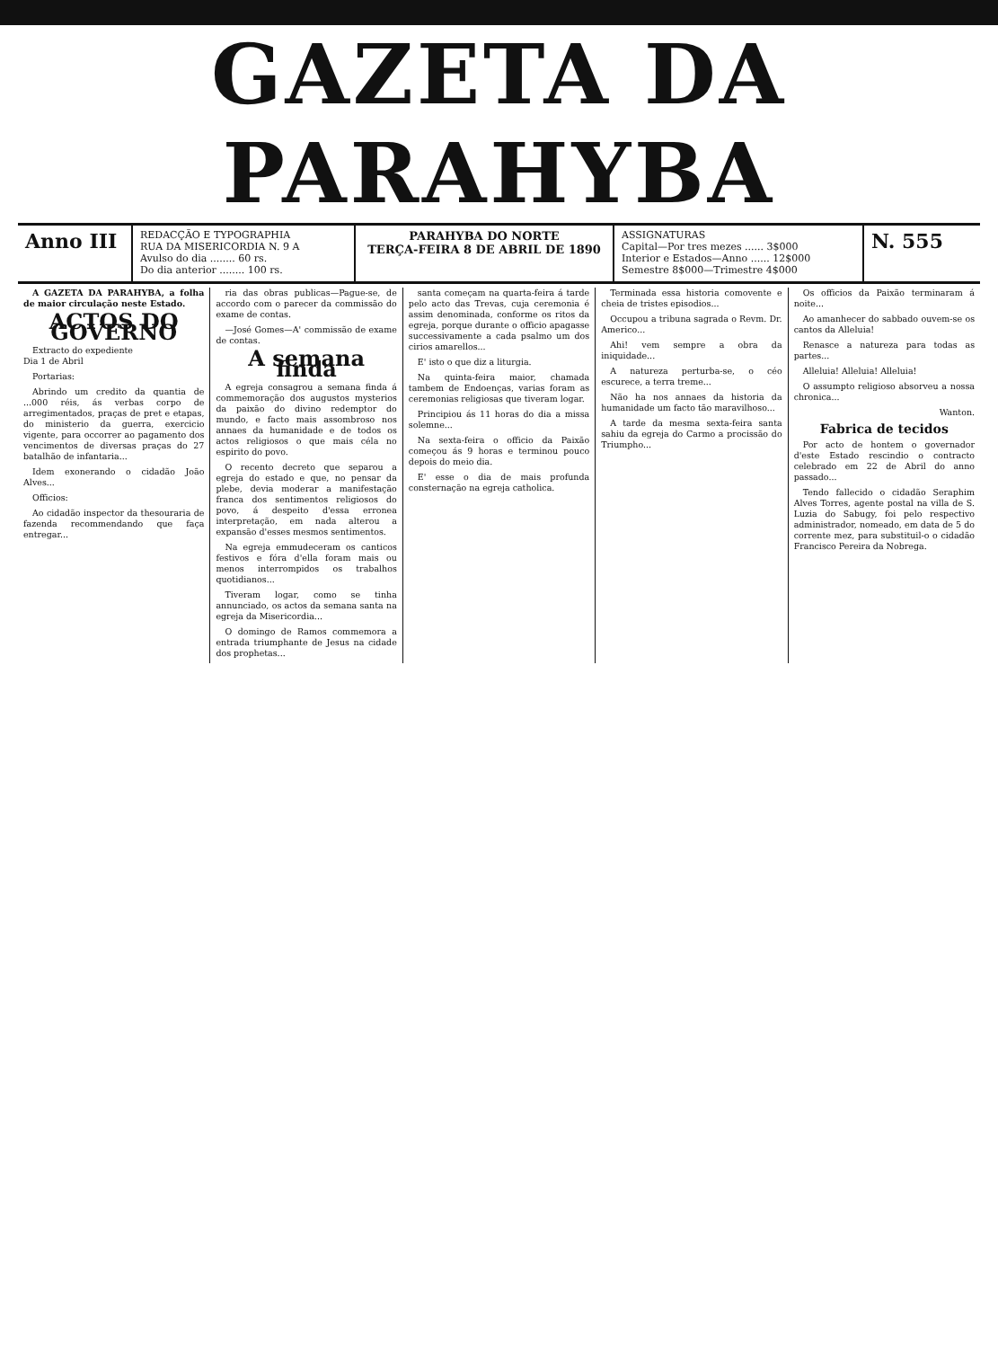GAZETA DA PARAHYBA
Anno III
REDACÇÃO E TYPOGRAPHIA
RUA DA MISERICORDIA N. 9 A
Avulso do dia ........ 60 rs.
Do dia anterior ........ 100 rs.
PARAHYBA DO NORTE
TERÇA-FEIRA 8 DE ABRIL DE 1890
ASSIGNATURAS
Capital—Por tres mezes ...... 3$000
Interior e Estados—Anno ...... 12$000
Semestre 8$000—Trimestre 4$000
N. 555
A GAZETA DA PARAHYBA, a folha de maior circulação neste Estado.
ACTOS DO GOVERNO
Extracto do expediente
Dia 1 de Abril
Portarias:
Abrindo um credito da quantia de ...000 réis, ás verbas corpo de arregimentados, praças de pret e etapas, do ministerio da guerra, exercicio vigente, para occorrer ao pagamento dos vencimentos de diversas praças do 27 batalhão de infantaria...
Idem exonerando o cidadão João Alves...
Officios:
Ao cidadão inspector da thesouraria de fazenda recommendando que faça entregar...
ria das obras publicas—Pague-se, de accordo com o parecer da commissão do exame de contas.
—José Gomes—A' commissão de exame de contas.
A semana finda
A egreja consagrou a semana finda á commemoração dos augustos mysterios da paixão do divino redemptor do mundo, e facto mais assombroso nos annaes da humanidade e de todos os actos religiosos o que mais céla no espirito do povo.
O recento decreto que separou a egreja do estado e que, no pensar da plebe, devia moderar a manifestação franca dos sentimentos religiosos do povo, á despeito d'essa erronea interpretação, em nada alterou a expansão d'esses mesmos sentimentos.
Na egreja emmudeceram os canticos festivos e fóra d'ella foram mais ou menos interrompidos os trabalhos quotidianos...
Tiveram logar, como se tinha annunciado, os actos da semana santa na egreja da Misericordia...
O domingo de Ramos commemora a entrada triumphante de Jesus na cidade dos prophetas...
santa começam na quarta-feira á tarde pelo acto das Trevas, cuja ceremonia é assim denominada, conforme os ritos da egreja, porque durante o officio apagasse successivamente a cada psalmo um dos cirios amarellos...
E' isto o que diz a liturgia.
Na quinta-feira maior, chamada tambem de Endoenças, varias foram as ceremonias religiosas que tiveram logar.
Principiou ás 11 horas do dia a missa solemne...
Na sexta-feira o officio da Paixão começou ás 9 horas e terminou pouco depois do meio dia.
E' esse o dia de mais profunda consternação na egreja catholica.
Terminada essa historia comovente e cheia de tristes episodios...
Occupou a tribuna sagrada o Revm. Dr. Americo...
Ahi! vem sempre a obra da iniquidade...
A natureza perturba-se, o céo escurece, a terra treme...
Não ha nos annaes da historia da humanidade um facto tão maravilhoso...
A tarde da mesma sexta-feira santa sahiu da egreja do Carmo a procissão do Triumpho...
Os officios da Paixão terminaram á noite...
Ao amanhecer do sabbado ouvem-se os cantos da Alleluia!
Renasce a natureza para todas as partes...
Alleluia! Alleluia! Alleluia!
O assumpto religioso absorveu a nossa chronica...
Wanton.
Fabrica de tecidos
Por acto de hontem o governador d'este Estado rescindio o contracto celebrado em 22 de Abril do anno passado...
Tendo fallecido o cidadão Seraphim Alves Torres, agente postal na villa de S. Luzia do Sabugy, foi pelo respectivo administrador, nomeado, em data de 5 do corrente mez, para substituil-o o cidadão Francisco Pereira da Nobrega.